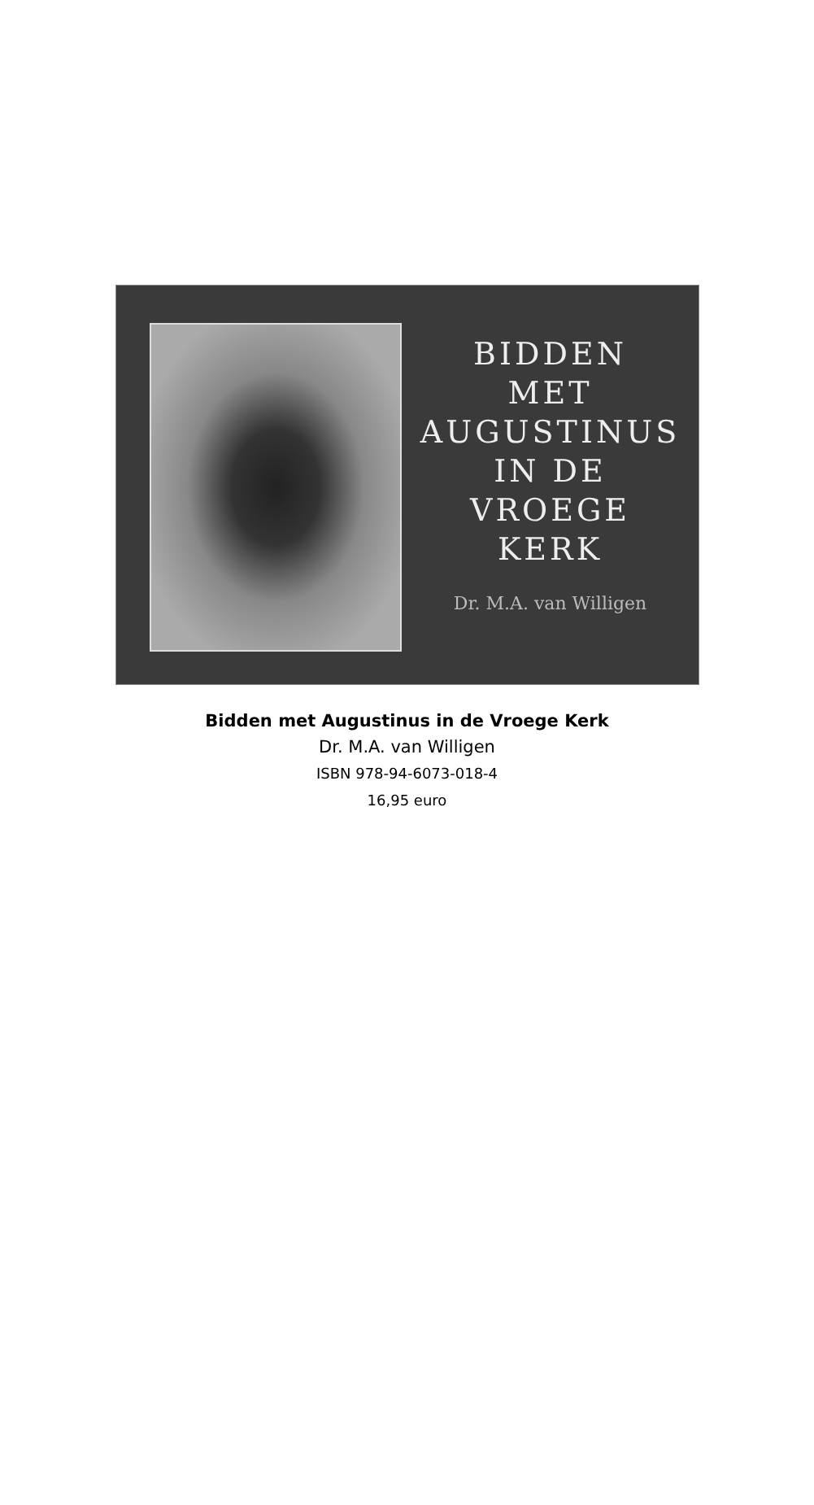BIDDEN
MET
AUGUSTINUS
IN DE
VROEGE
KERK
Dr. M.A. van Willigen
Bidden met Augustinus in de Vroege Kerk
Dr. M.A. van Willigen
ISBN 978-94-6073-018-4
16,95 euro